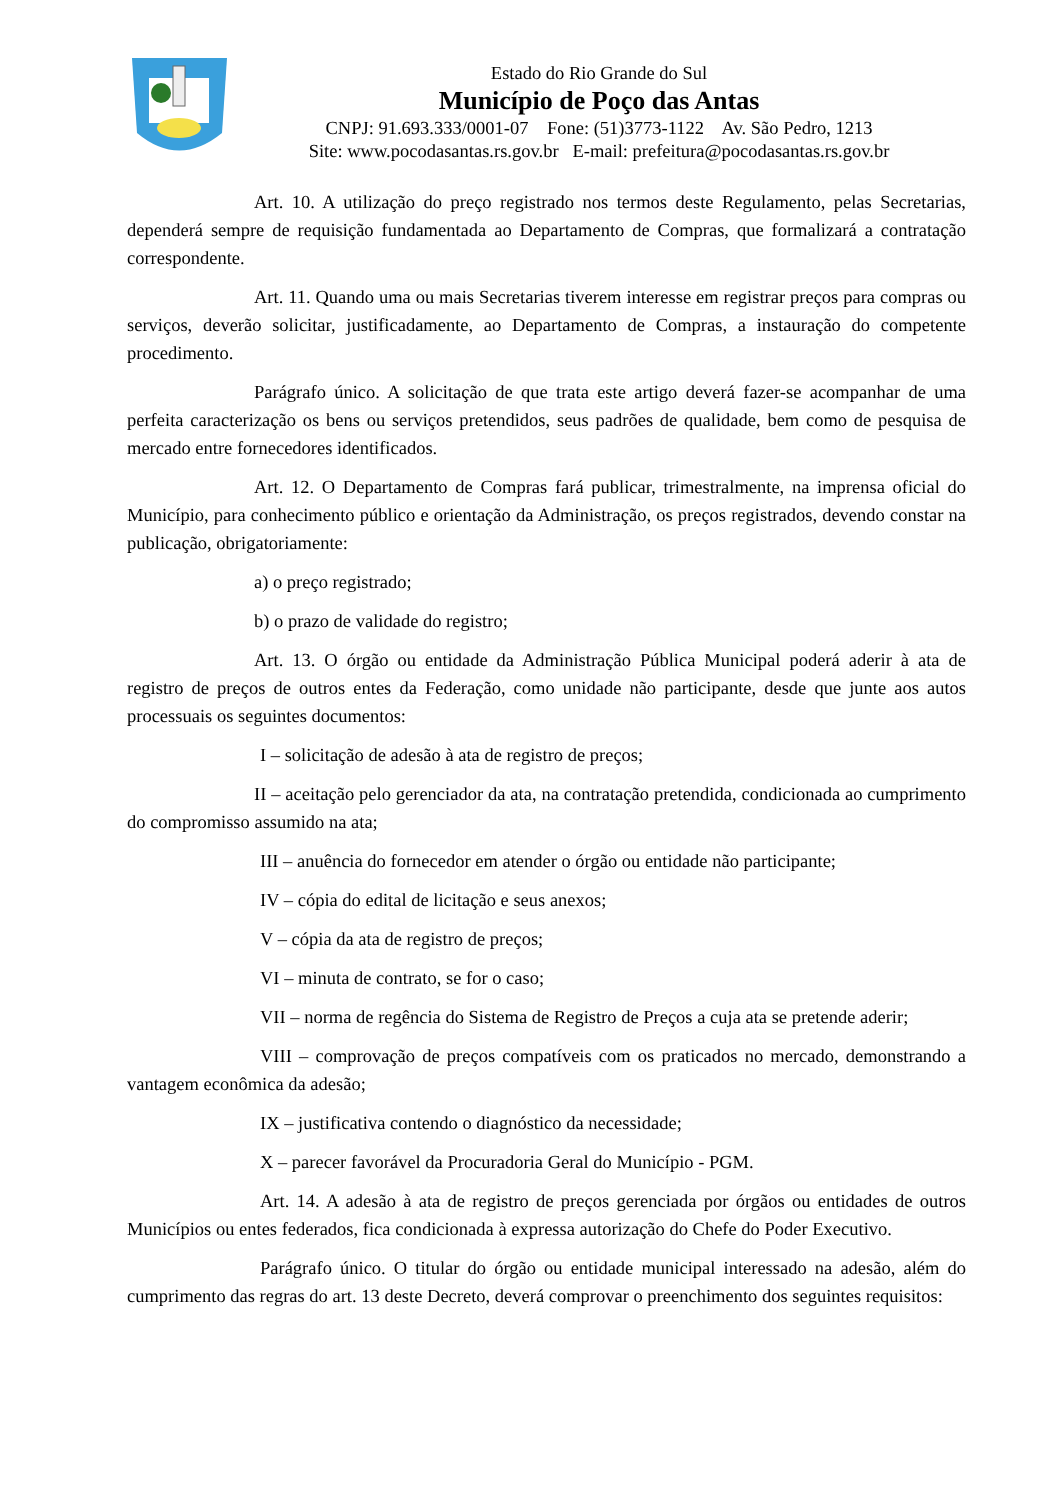Estado do Rio Grande do Sul
Município de Poço das Antas
CNPJ: 91.693.333/0001-07 Fone: (51)3773-1122 Av. São Pedro, 1213
Site: www.pocodasantas.rs.gov.br E-mail: prefeitura@pocodasantas.rs.gov.br
Art. 10. A utilização do preço registrado nos termos deste Regulamento, pelas Secretarias, dependerá sempre de requisição fundamentada ao Departamento de Compras, que formalizará a contratação correspondente.
Art. 11. Quando uma ou mais Secretarias tiverem interesse em registrar preços para compras ou serviços, deverão solicitar, justificadamente, ao Departamento de Compras, a instauração do competente procedimento.
Parágrafo único. A solicitação de que trata este artigo deverá fazer-se acompanhar de uma perfeita caracterização os bens ou serviços pretendidos, seus padrões de qualidade, bem como de pesquisa de mercado entre fornecedores identificados.
Art. 12. O Departamento de Compras fará publicar, trimestralmente, na imprensa oficial do Município, para conhecimento público e orientação da Administração, os preços registrados, devendo constar na publicação, obrigatoriamente:
a) o preço registrado;
b) o prazo de validade do registro;
Art. 13. O órgão ou entidade da Administração Pública Municipal poderá aderir à ata de registro de preços de outros entes da Federação, como unidade não participante, desde que junte aos autos processuais os seguintes documentos:
I – solicitação de adesão à ata de registro de preços;
II – aceitação pelo gerenciador da ata, na contratação pretendida, condicionada ao cumprimento do compromisso assumido na ata;
III – anuência do fornecedor em atender o órgão ou entidade não participante;
IV – cópia do edital de licitação e seus anexos;
V – cópia da ata de registro de preços;
VI – minuta de contrato, se for o caso;
VII – norma de regência do Sistema de Registro de Preços a cuja ata se pretende aderir;
VIII – comprovação de preços compatíveis com os praticados no mercado, demonstrando a vantagem econômica da adesão;
IX – justificativa contendo o diagnóstico da necessidade;
X – parecer favorável da Procuradoria Geral do Município - PGM.
Art. 14. A adesão à ata de registro de preços gerenciada por órgãos ou entidades de outros Municípios ou entes federados, fica condicionada à expressa autorização do Chefe do Poder Executivo.
Parágrafo único. O titular do órgão ou entidade municipal interessado na adesão, além do cumprimento das regras do art. 13 deste Decreto, deverá comprovar o preenchimento dos seguintes requisitos: